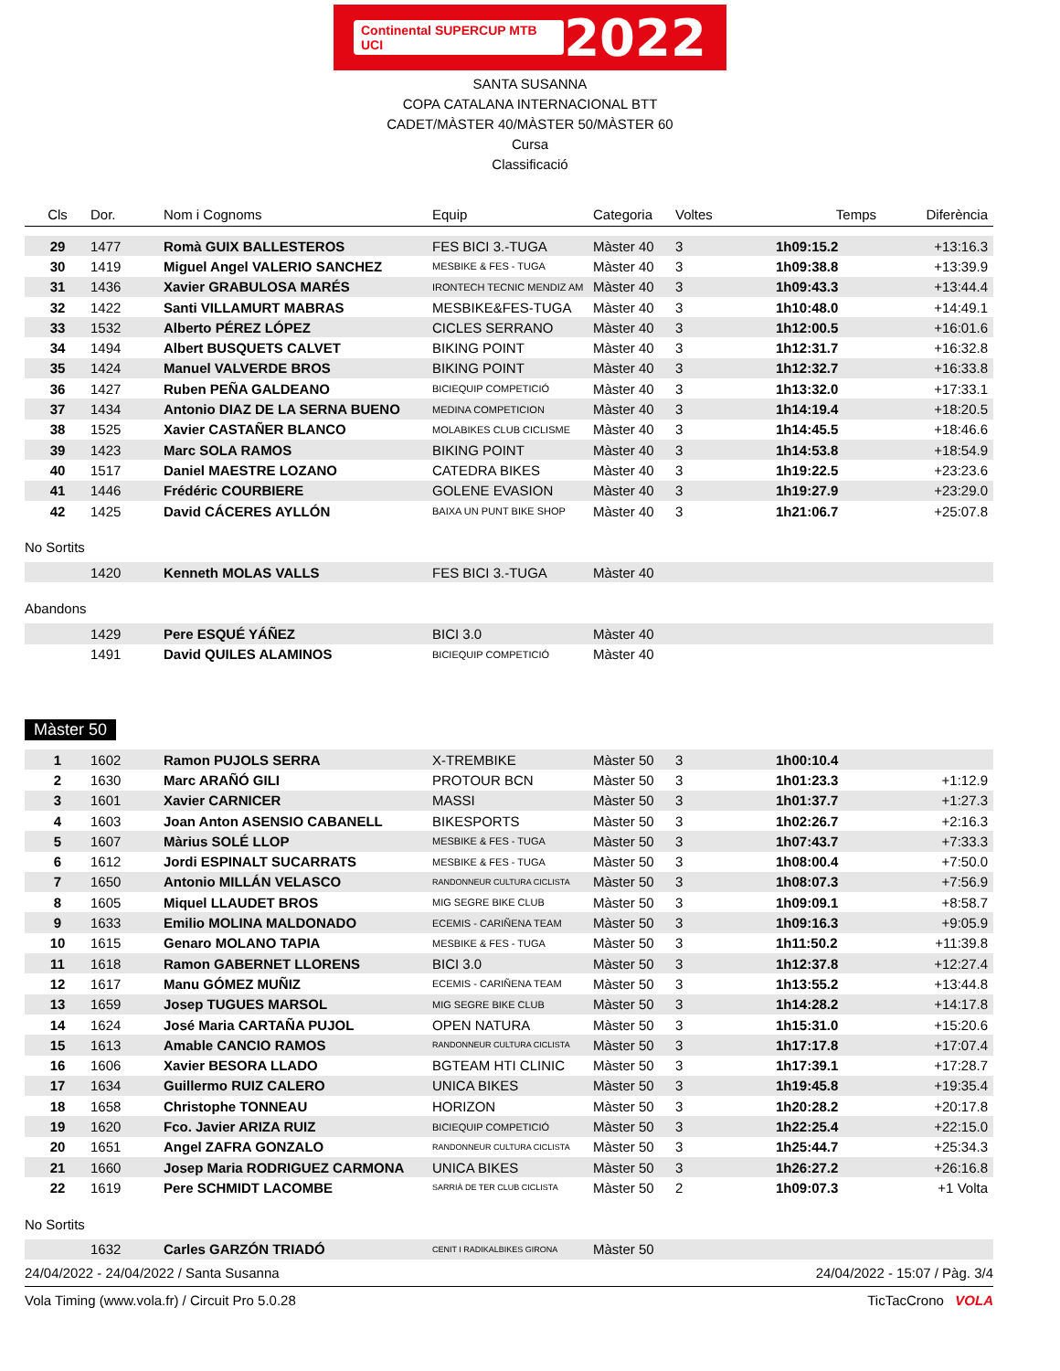Continental SUPERCUP MTB UCI 2022
SANTA SUSANNA
COPA CATALANA INTERNACIONAL BTT
CADET/MÀSTER 40/MÀSTER 50/MÀSTER 60
Cursa
Classificació
| Cls | Dor. | Nom i Cognoms | Equip | Categoria | Voltes | Temps | Diferència |
| --- | --- | --- | --- | --- | --- | --- | --- |
| 29 | 1477 | Romà GUIX BALLESTEROS | FES BICI 3.-TUGA | Màster 40 | 3 | 1h09:15.2 | +13:16.3 |
| 30 | 1419 | Miguel Angel VALERIO SANCHEZ | MESBIKE & FES - TUGA | Màster 40 | 3 | 1h09:38.8 | +13:39.9 |
| 31 | 1436 | Xavier GRABULOSA MARÉS | IRONTECH TECNIC MENDIZ AM | Màster 40 | 3 | 1h09:43.3 | +13:44.4 |
| 32 | 1422 | Santi VILLAMURT MABRAS | MESBIKE&FES-TUGA | Màster 40 | 3 | 1h10:48.0 | +14:49.1 |
| 33 | 1532 | Alberto PÉREZ LÓPEZ | CICLES SERRANO | Màster 40 | 3 | 1h12:00.5 | +16:01.6 |
| 34 | 1494 | Albert BUSQUETS CALVET | BIKING POINT | Màster 40 | 3 | 1h12:31.7 | +16:32.8 |
| 35 | 1424 | Manuel VALVERDE BROS | BIKING POINT | Màster 40 | 3 | 1h12:32.7 | +16:33.8 |
| 36 | 1427 | Ruben PEÑA GALDEANO | BICIEQUIP COMPETICIÓ | Màster 40 | 3 | 1h13:32.0 | +17:33.1 |
| 37 | 1434 | Antonio DIAZ DE LA SERNA BUENO | MEDINA COMPETICION | Màster 40 | 3 | 1h14:19.4 | +18:20.5 |
| 38 | 1525 | Xavier CASTAÑER BLANCO | MOLABIKES CLUB CICLISME | Màster 40 | 3 | 1h14:45.5 | +18:46.6 |
| 39 | 1423 | Marc SOLA RAMOS | BIKING POINT | Màster 40 | 3 | 1h14:53.8 | +18:54.9 |
| 40 | 1517 | Daniel MAESTRE LOZANO | CATEDRA BIKES | Màster 40 | 3 | 1h19:22.5 | +23:23.6 |
| 41 | 1446 | Frédéric COURBIERE | GOLENE EVASION | Màster 40 | 3 | 1h19:27.9 | +23:29.0 |
| 42 | 1425 | David CÁCERES AYLLÓN | BAIXA UN PUNT BIKE SHOP | Màster 40 | 3 | 1h21:06.7 | +25:07.8 |
No Sortits
| | 1420 | Kenneth MOLAS VALLS | FES BICI 3.-TUGA | Màster 40 |
Abandons
| | 1429 | Pere ESQUÉ YÁÑEZ | BICI 3.0 | Màster 40 |
| | 1491 | David QUILES ALAMINOS | BICIEQUIP COMPETICIÓ | Màster 40 |
Màster 50
| 1 | 1602 | Ramon PUJOLS SERRA | X-TREMBIKE | Màster 50 | 3 | 1h00:10.4 | |
| 2 | 1630 | Marc ARAÑÓ GILI | PROTOUR BCN | Màster 50 | 3 | 1h01:23.3 | +1:12.9 |
| 3 | 1601 | Xavier CARNICER | MASSI | Màster 50 | 3 | 1h01:37.7 | +1:27.3 |
| 4 | 1603 | Joan Anton ASENSIO CABANELL | BIKESPORTS | Màster 50 | 3 | 1h02:26.7 | +2:16.3 |
| 5 | 1607 | Màrius SOLÉ LLOP | MESBIKE & FES - TUGA | Màster 50 | 3 | 1h07:43.7 | +7:33.3 |
| 6 | 1612 | Jordi ESPINALT SUCARRATS | MESBIKE & FES - TUGA | Màster 50 | 3 | 1h08:00.4 | +7:50.0 |
| 7 | 1650 | Antonio MILLÁN VELASCO | RANDONNEUR CULTURA CICLISTA | Màster 50 | 3 | 1h08:07.3 | +7:56.9 |
| 8 | 1605 | Miquel LLAUDET BROS | MIG SEGRE BIKE CLUB | Màster 50 | 3 | 1h09:09.1 | +8:58.7 |
| 9 | 1633 | Emilio MOLINA MALDONADO | ECEMIS - CARIÑENA TEAM | Màster 50 | 3 | 1h09:16.3 | +9:05.9 |
| 10 | 1615 | Genaro MOLANO TAPIA | MESBIKE & FES - TUGA | Màster 50 | 3 | 1h11:50.2 | +11:39.8 |
| 11 | 1618 | Ramon GABERNET LLORENS | BICI 3.0 | Màster 50 | 3 | 1h12:37.8 | +12:27.4 |
| 12 | 1617 | Manu GÓMEZ MUÑIZ | ECEMIS - CARIÑENA TEAM | Màster 50 | 3 | 1h13:55.2 | +13:44.8 |
| 13 | 1659 | Josep TUGUES MARSOL | MIG SEGRE BIKE CLUB | Màster 50 | 3 | 1h14:28.2 | +14:17.8 |
| 14 | 1624 | José Maria CARTAÑA PUJOL | OPEN NATURA | Màster 50 | 3 | 1h15:31.0 | +15:20.6 |
| 15 | 1613 | Amable CANCIO RAMOS | RANDONNEUR CULTURA CICLISTA | Màster 50 | 3 | 1h17:17.8 | +17:07.4 |
| 16 | 1606 | Xavier BESORA LLADO | BGTEAM HTI CLINIC | Màster 50 | 3 | 1h17:39.1 | +17:28.7 |
| 17 | 1634 | Guillermo RUIZ CALERO | UNICA BIKES | Màster 50 | 3 | 1h19:45.8 | +19:35.4 |
| 18 | 1658 | Christophe TONNEAU | HORIZON | Màster 50 | 3 | 1h20:28.2 | +20:17.8 |
| 19 | 1620 | Fco. Javier ARIZA RUIZ | BICIEQUIP COMPETICIÓ | Màster 50 | 3 | 1h22:25.4 | +22:15.0 |
| 20 | 1651 | Angel ZAFRA GONZALO | RANDONNEUR CULTURA CICLISTA | Màster 50 | 3 | 1h25:44.7 | +25:34.3 |
| 21 | 1660 | Josep Maria RODRIGUEZ CARMONA | UNICA BIKES | Màster 50 | 3 | 1h26:27.2 | +26:16.8 |
| 22 | 1619 | Pere SCHMIDT LACOMBE | SARRIÀ DE TER CLUB CICLISTA | Màster 50 | 2 | 1h09:07.3 | +1 Volta |
No Sortits
| | 1632 | Carles GARZÓN TRIADÓ | CENIT I RADIKALBIKES GIRONA | Màster 50 |
24/04/2022 - 24/04/2022 / Santa Susanna 24/04/2022 - 15:07 / Pàg. 3/4
Vola Timing (www.vola.fr) / Circuit Pro 5.0.28 TicTacCrono VOLA